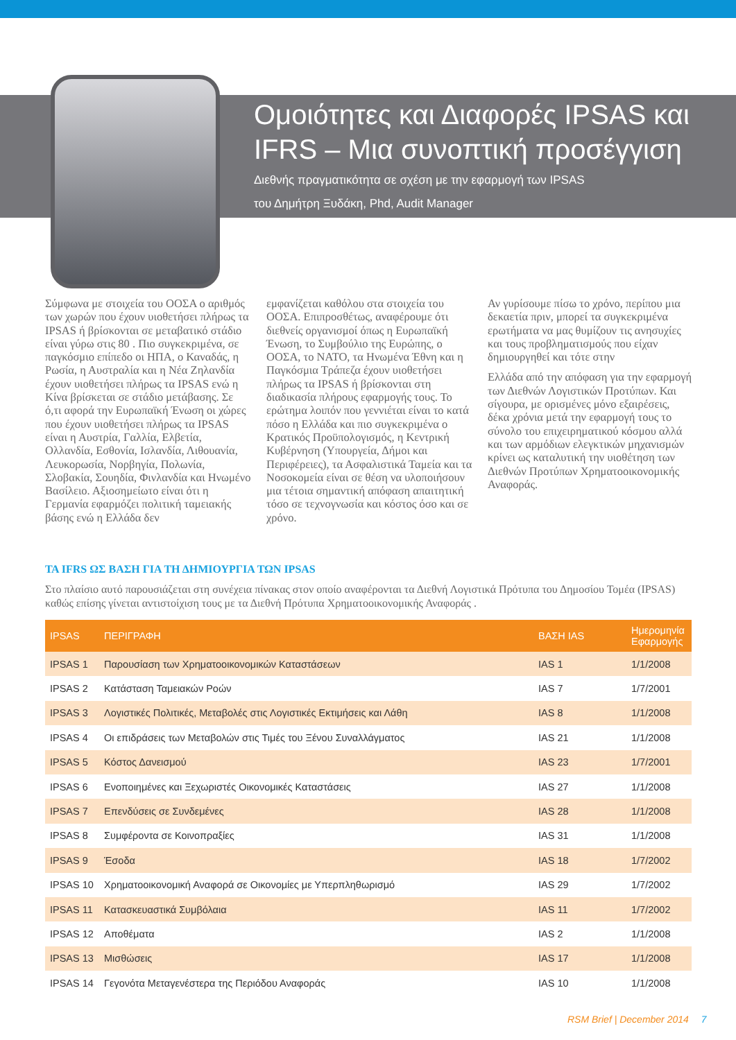Ομοιότητες και Διαφορές IPSAS και IFRS – Μια συνοπτική προσέγγιση
Διεθνής πραγματικότητα σε σχέση με την εφαρμογή των IPSAS
του Δημήτρη Ξυδάκη, Phd, Audit Manager
Σύμφωνα με στοιχεία του ΟΟΣΑ ο αριθμός των χωρών που έχουν υιοθετήσει πλήρως τα IPSAS ή βρίσκονται σε μεταβατικό στάδιο είναι γύρω στις 80 . Πιο συγκεκριμένα, σε παγκόσμιο επίπεδο οι ΗΠΑ, ο Καναδάς, η Ρωσία, η Αυστραλία και η Νέα Ζηλανδία έχουν υιοθετήσει πλήρως τα IPSAS ενώ η Κίνα βρίσκεται σε στάδιο μετάβασης. Σε ό,τι αφορά την Ευρωπαϊκή Ένωση οι χώρες που έχουν υιοθετήσει πλήρως τα IPSAS είναι η Αυστρία, Γαλλία, Ελβετία, Ολλανδία, Εσθονία, Ισλανδία, Λιθουανία, Λευκορωσία, Νορβηγία, Πολωνία, Σλοβακία, Σουηδία, Φινλανδία και Ηνωμένο Βασίλειο. Αξιοσημείωτο είναι ότι η Γερμανία εφαρμόζει πολιτική ταμειακής βάσης ενώ η Ελλάδα δεν
εμφανίζεται καθόλου στα στοιχεία του ΟΟΣΑ. Επιπροσθέτως, αναφέρουμε ότι διεθνείς οργανισμοί όπως η Ευρωπαϊκή Ένωση, το Συμβούλιο της Ευρώπης, ο ΟΟΣΑ, το ΝΑΤΟ, τα Ηνωμένα Έθνη και η Παγκόσμια Τράπεζα έχουν υιοθετήσει πλήρως τα IPSAS ή βρίσκονται στη διαδικασία πλήρους εφαρμογής τους. Το ερώτημα λοιπόν που γεννιέται είναι το κατά πόσο η Ελλάδα και πιο συγκεκριμένα ο Κρατικός Προϋπολογισμός, η Κεντρική Κυβέρνηση (Υπουργεία, Δήμοι και Περιφέρειες), τα Ασφαλιστικά Ταμεία και τα Νοσοκομεία είναι σε θέση να υλοποιήσουν μια τέτοια σημαντική απόφαση απαιτητική τόσο σε τεχνογνωσία και κόστος όσο και σε χρόνο.
Αν γυρίσουμε πίσω το χρόνο, περίπου μια δεκαετία πριν, μπορεί τα συγκεκριμένα ερωτήματα να μας θυμίζουν τις ανησυχίες και τους προβληματισμούς που είχαν δημιουργηθεί και τότε στην
Ελλάδα από την απόφαση για την εφαρμογή των Διεθνών Λογιστικών Προτύπων. Και σίγουρα, με ορισμένες μόνο εξαιρέσεις, δέκα χρόνια μετά την εφαρμογή τους το σύνολο του επιχειρηματικού κόσμου αλλά και των αρμόδιων ελεγκτικών μηχανισμών κρίνει ως καταλυτική την υιοθέτηση των Διεθνών Προτύπων Χρηματοοικονομικής Αναφοράς.
ΤΑ IFRS ΩΣ ΒΑΣΗ ΓΙΑ ΤΗ ΔΗΜΙΟΥΡΓΙΑ ΤΩΝ IPSAS
Στο πλαίσιο αυτό παρουσιάζεται στη συνέχεια πίνακας στον οποίο αναφέρονται τα Διεθνή Λογιστικά Πρότυπα του Δημοσίου Τομέα (IPSAS) καθώς επίσης γίνεται αντιστοίχιση τους με τα Διεθνή Πρότυπα Χρηματοοικονομικής Αναφοράς .
| IPSAS | ΠΕΡΙΓΡΑΦΗ | ΒΑΣΗ IAS | Ημερομηνία Εφαρμογής |
| --- | --- | --- | --- |
| IPSAS 1 | Παρουσίαση των Χρηματοοικονομικών Καταστάσεων | IAS 1 | 1/1/2008 |
| IPSAS 2 | Κατάσταση Ταμειακών Ροών | IAS 7 | 1/7/2001 |
| IPSAS 3 | Λογιστικές Πολιτικές, Μεταβολές στις Λογιστικές Εκτιμήσεις και Λάθη | IAS 8 | 1/1/2008 |
| IPSAS 4 | Οι επιδράσεις των Μεταβολών στις Τιμές του Ξένου Συναλλάγματος | IAS 21 | 1/1/2008 |
| IPSAS 5 | Κόστος Δανεισμού | IAS 23 | 1/7/2001 |
| IPSAS 6 | Ενοποιημένες και Ξεχωριστές Οικονομικές Καταστάσεις | IAS 27 | 1/1/2008 |
| IPSAS 7 | Επενδύσεις σε Συνδεμένες | IAS 28 | 1/1/2008 |
| IPSAS 8 | Συμφέροντα σε Κοινοπραξίες | IAS 31 | 1/1/2008 |
| IPSAS 9 | Έσοδα | IAS 18 | 1/7/2002 |
| IPSAS 10 | Χρηματοοικονομική Αναφορά σε Οικονομίες με Υπερπληθωρισμό | IAS 29 | 1/7/2002 |
| IPSAS 11 | Κατασκευαστικά Συμβόλαια | IAS 11 | 1/7/2002 |
| IPSAS 12 | Αποθέματα | IAS 2 | 1/1/2008 |
| IPSAS 13 | Μισθώσεις | IAS 17 | 1/1/2008 |
| IPSAS 14 | Γεγονότα Μεταγενέστερα της Περιόδου Αναφοράς | IAS 10 | 1/1/2008 |
RSM Brief | December 2014 7